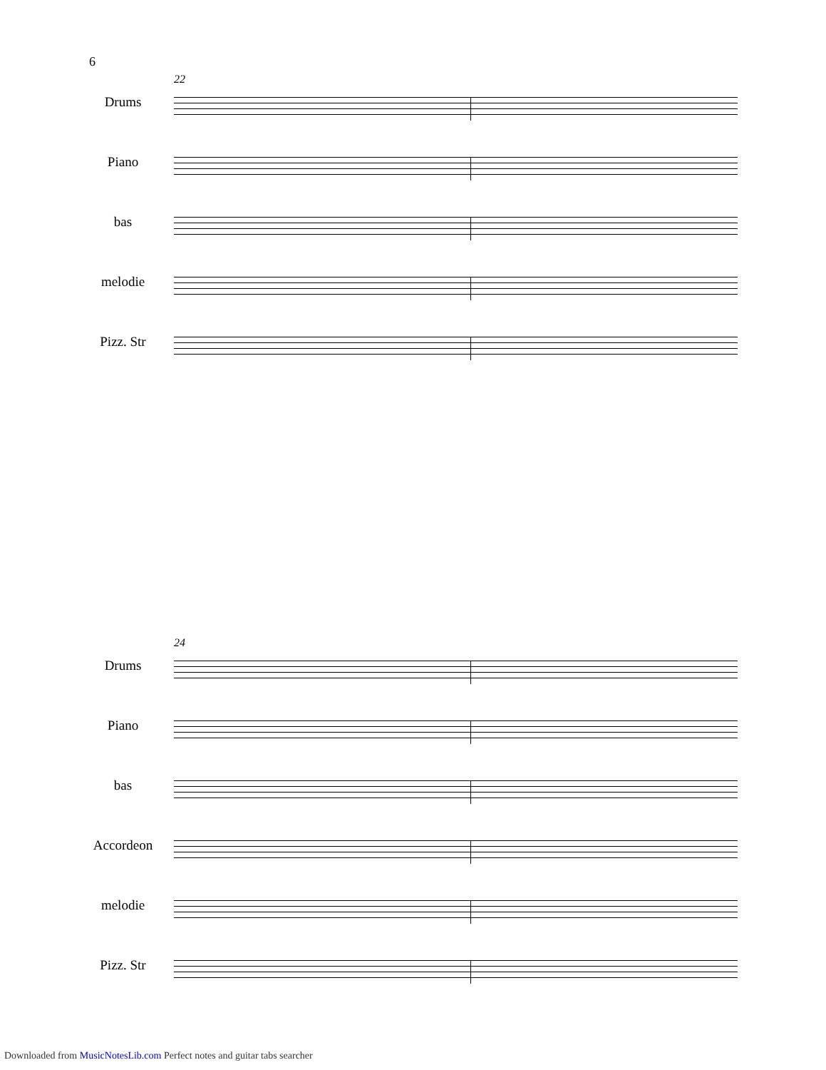6
22
Drums
Piano
bas
melodie
Pizz. Str
24
Drums
Piano
bas
Accordeon
melodie
Pizz. Str
Downloaded from MusicNotesLib.com Perfect notes and guitar tabs searcher